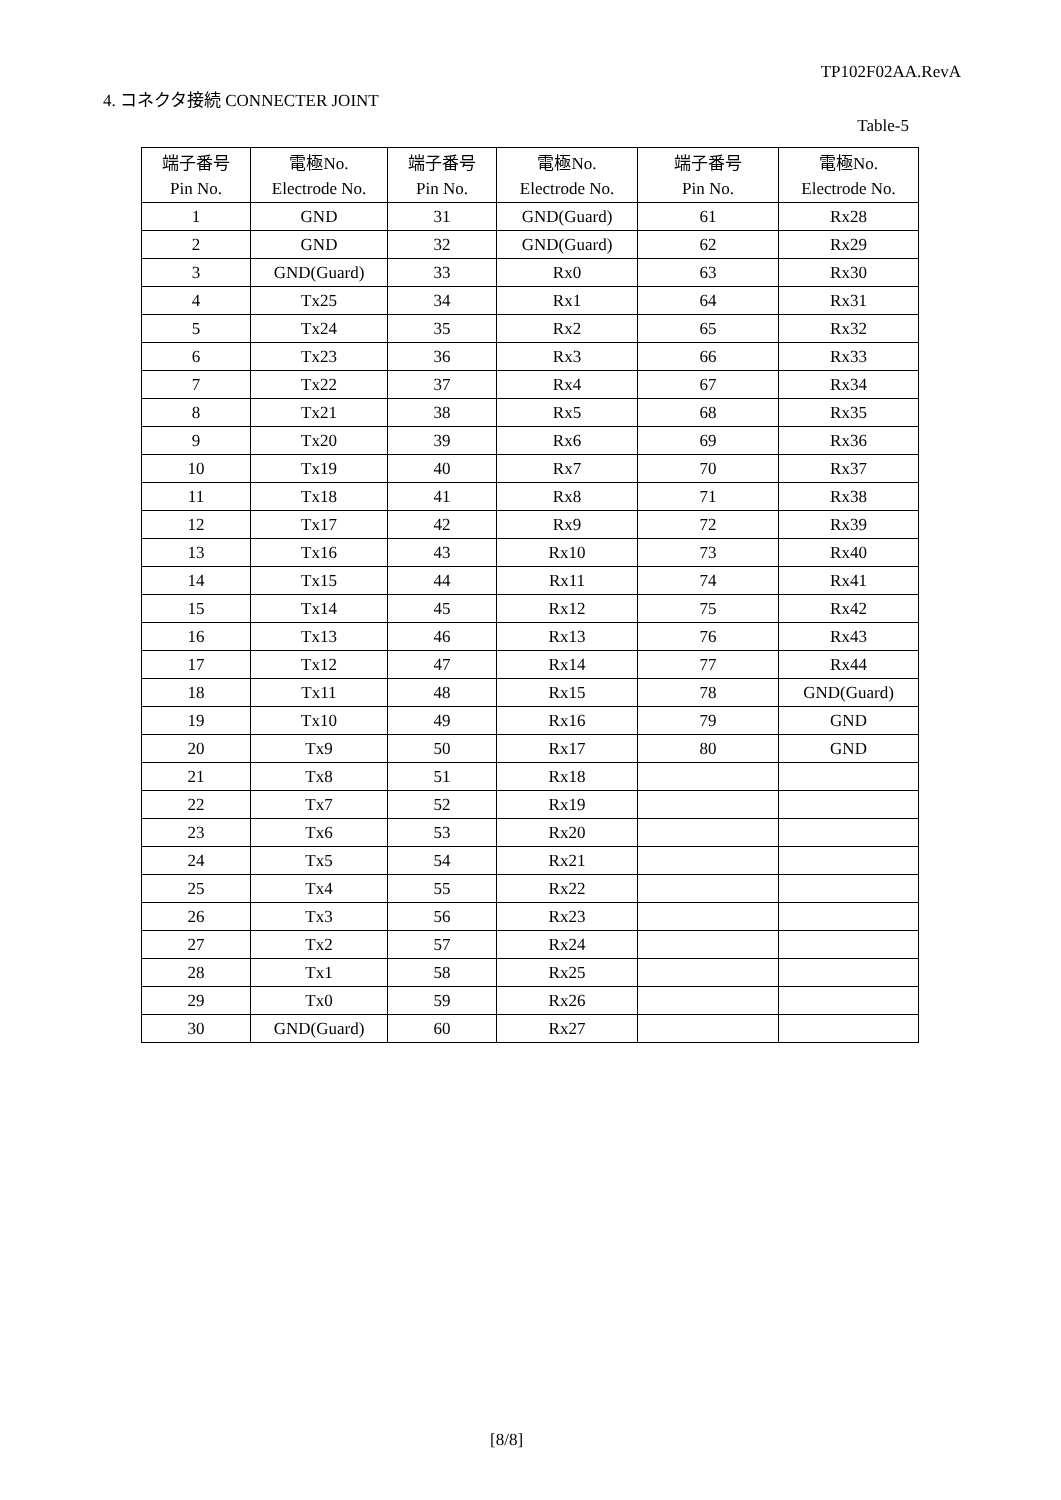TP102F02AA.RevA
4. コネクタ接続 CONNECTER JOINT
Table-5
| 端子番号 | 電極No. | 端子番号 | 電極No. | 端子番号 | 電極No. |
| --- | --- | --- | --- | --- | --- |
| Pin No. | Electrode No. | Pin No. | Electrode No. | Pin No. | Electrode No. |
| 1 | GND | 31 | GND(Guard) | 61 | Rx28 |
| 2 | GND | 32 | GND(Guard) | 62 | Rx29 |
| 3 | GND(Guard) | 33 | Rx0 | 63 | Rx30 |
| 4 | Tx25 | 34 | Rx1 | 64 | Rx31 |
| 5 | Tx24 | 35 | Rx2 | 65 | Rx32 |
| 6 | Tx23 | 36 | Rx3 | 66 | Rx33 |
| 7 | Tx22 | 37 | Rx4 | 67 | Rx34 |
| 8 | Tx21 | 38 | Rx5 | 68 | Rx35 |
| 9 | Tx20 | 39 | Rx6 | 69 | Rx36 |
| 10 | Tx19 | 40 | Rx7 | 70 | Rx37 |
| 11 | Tx18 | 41 | Rx8 | 71 | Rx38 |
| 12 | Tx17 | 42 | Rx9 | 72 | Rx39 |
| 13 | Tx16 | 43 | Rx10 | 73 | Rx40 |
| 14 | Tx15 | 44 | Rx11 | 74 | Rx41 |
| 15 | Tx14 | 45 | Rx12 | 75 | Rx42 |
| 16 | Tx13 | 46 | Rx13 | 76 | Rx43 |
| 17 | Tx12 | 47 | Rx14 | 77 | Rx44 |
| 18 | Tx11 | 48 | Rx15 | 78 | GND(Guard) |
| 19 | Tx10 | 49 | Rx16 | 79 | GND |
| 20 | Tx9 | 50 | Rx17 | 80 | GND |
| 21 | Tx8 | 51 | Rx18 | | |
| 22 | Tx7 | 52 | Rx19 | | |
| 23 | Tx6 | 53 | Rx20 | | |
| 24 | Tx5 | 54 | Rx21 | | |
| 25 | Tx4 | 55 | Rx22 | | |
| 26 | Tx3 | 56 | Rx23 | | |
| 27 | Tx2 | 57 | Rx24 | | |
| 28 | Tx1 | 58 | Rx25 | | |
| 29 | Tx0 | 59 | Rx26 | | |
| 30 | GND(Guard) | 60 | Rx27 | | |
[8/8]